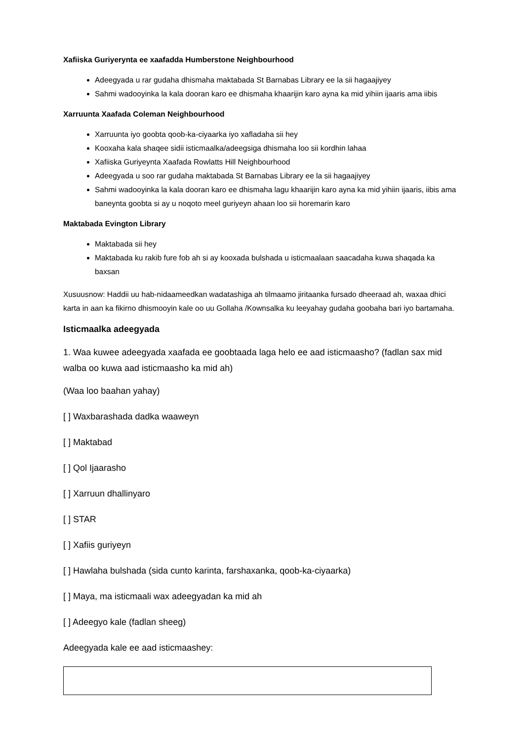Xafiiska Guriyerynta ee xaafadda Humberstone Neighbourhood
Adeegyada u rar gudaha dhismaha maktabada St Barnabas Library ee la sii hagaajiyey
Sahmi wadooyinka la kala dooran karo ee dhismaha khaarijin karo ayna ka mid yihiin ijaaris ama iibis
Xarruunta Xaafada Coleman Neighbourhood
Xarruunta iyo goobta qoob-ka-ciyaarka iyo xafladaha sii hey
Kooxaha kala shaqee sidii isticmaalka/adeegsiga dhismaha loo sii kordhin lahaa
Xafiiska Guriyeynta Xaafada Rowlatts Hill Neighbourhood
Adeegyada u soo rar gudaha maktabada St Barnabas Library ee la sii hagaajiyey
Sahmi wadooyinka la kala dooran karo ee dhismaha lagu khaarijin karo ayna ka mid yihiin ijaaris, iibis ama baneynta goobta si ay u noqoto meel guriyeyn ahaan loo sii horemarin karo
Maktabada Evington Library
Maktabada sii hey
Maktabada ku rakib fure fob ah si ay kooxada bulshada u isticmaalaan saacadaha kuwa shaqada ka baxsan
Xusuusnow: Haddii uu hab-nidaameedkan wadatashiga ah tilmaamo jiritaanka fursado dheeraad ah, waxaa dhici karta in aan ka fikirno dhismooyin kale oo uu Gollaha /Kownsalka ku leeyahay gudaha goobaha bari iyo bartamaha.
Isticmaalka adeegyada
1. Waa kuwee adeegyada xaafada ee goobtaada laga helo ee aad isticmaasho? (fadlan sax mid walba oo kuwa aad isticmaasho ka mid ah)
(Waa loo baahan yahay)
[ ] Waxbarashada dadka waaweyn
[ ] Maktabad
[ ] Qol Ijaarasho
[ ] Xarruun dhallinyaro
[ ] STAR
[ ] Xafiis guriyeyn
[ ] Hawlaha bulshada (sida cunto karinta, farshaxanka, qoob-ka-ciyaarka)
[ ] Maya, ma isticmaali wax adeegyadan ka mid ah
[ ] Adeegyo kale (fadlan sheeg)
Adeegyada kale ee aad isticmaashey: